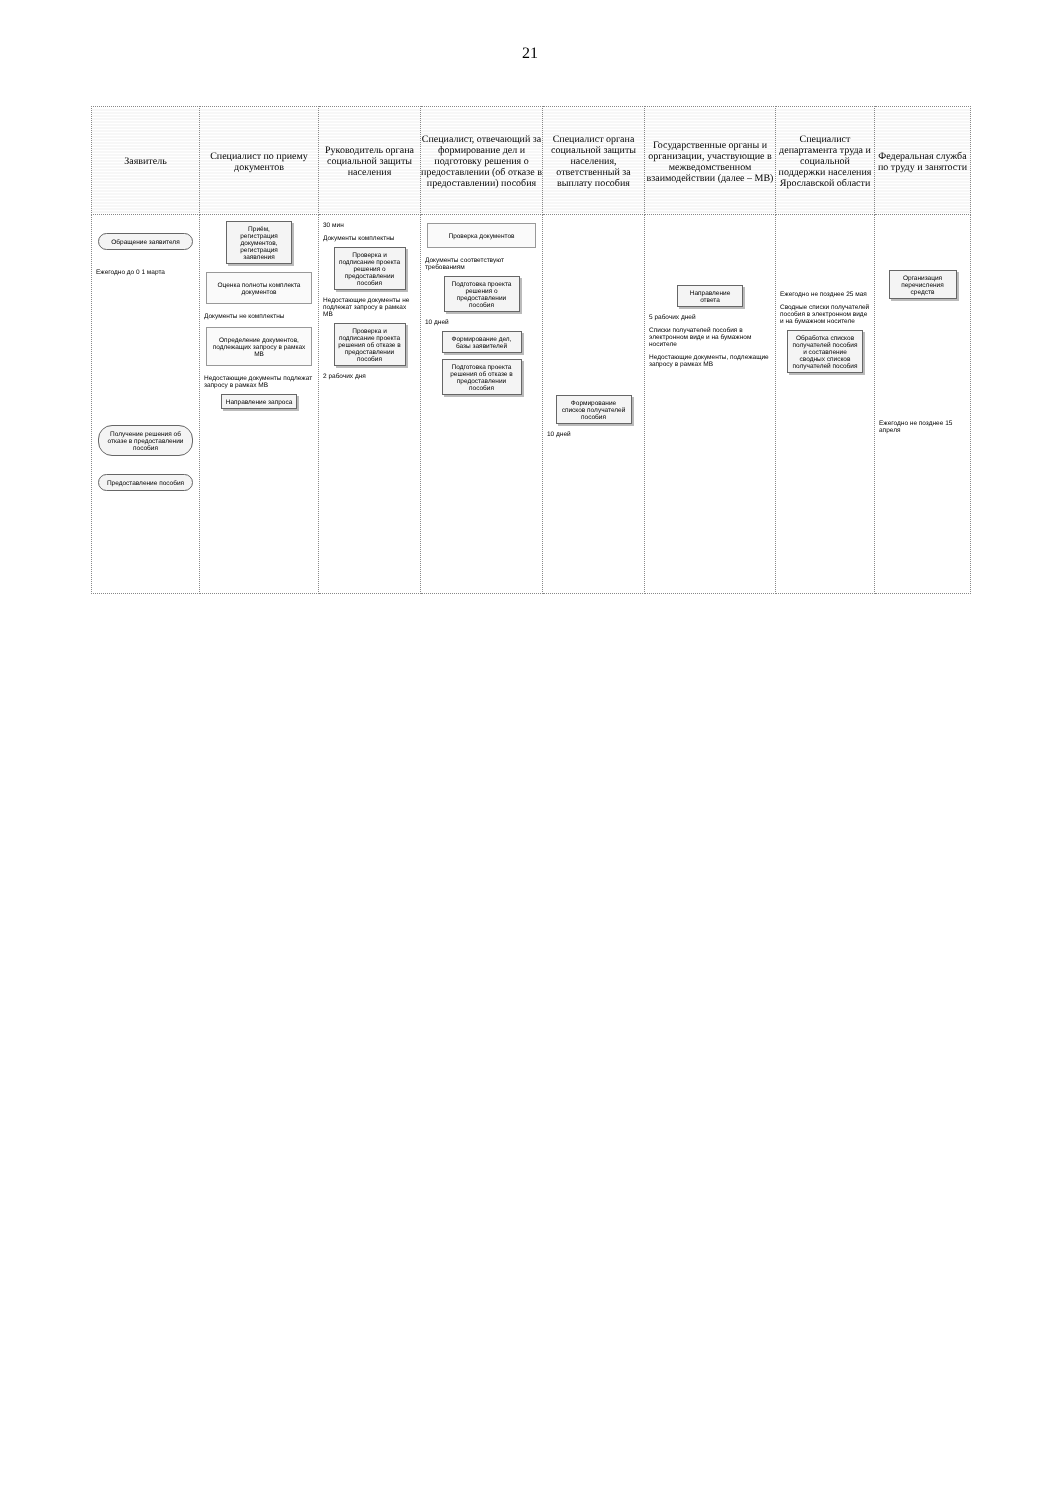21
| Заявитель | Специалист по приему документов | Руководитель органа социальной защиты населения | Специалист, отвечающий за формирование дел и подготовку решения о предоставлении (об отказе в предоставлении) пособия | Специалист органа социальной защиты населения, ответственный за выплату пособия | Государственные органы и организации, участвующие в межведомственном взаимодействии (далее – МВ) | Специалист департамента труда и социальной поддержки населения Ярославской области | Федеральная служба по труду и занятости |
| --- | --- | --- | --- | --- | --- | --- | --- |
| Обращение заявителя Ежегодно до 0 1 марта Получение решения об отказе в предоставлении пособия Предоставление пособия | Приём, регистрация документов, регистрация заявления Оценка полноты комплекта документов Документы не комплектны Определение документов, подлежащих запросу в рамках МВ Недостающие документы подлежат запросу в рамках МВ Направление запроса | 30 мин Документы комплектны Проверка и подписание проекта решения о предоставлении пособия Недостающие документы не подлежат запросу в рамках МВ Проверка и подписание проекта решения об отказе в предоставлении пособия 2 рабочих дня | Проверка документов Документы соответствуют требованиям Подготовка проекта решения о предоставлении пособия 10 дней Формирование дел, базы заявителей Подготовка проекта решения об отказе в предоставлении пособия | Формирование списков получателей пособия 10 дней | Направление ответа 5 рабочих дней Списки получателей пособия в электронном виде и на бумажном носителе Недостающие документы, подлежащие запросу в рамках МВ | Ежегодно не позднее 25 мая Сводные списки получателей пособия в электронном виде и на бумажном носителе Обработка списков получателей пособия и составление сводных списков получателей пособия | Организация перечисления средств Ежегодно не позднее 15 апреля |